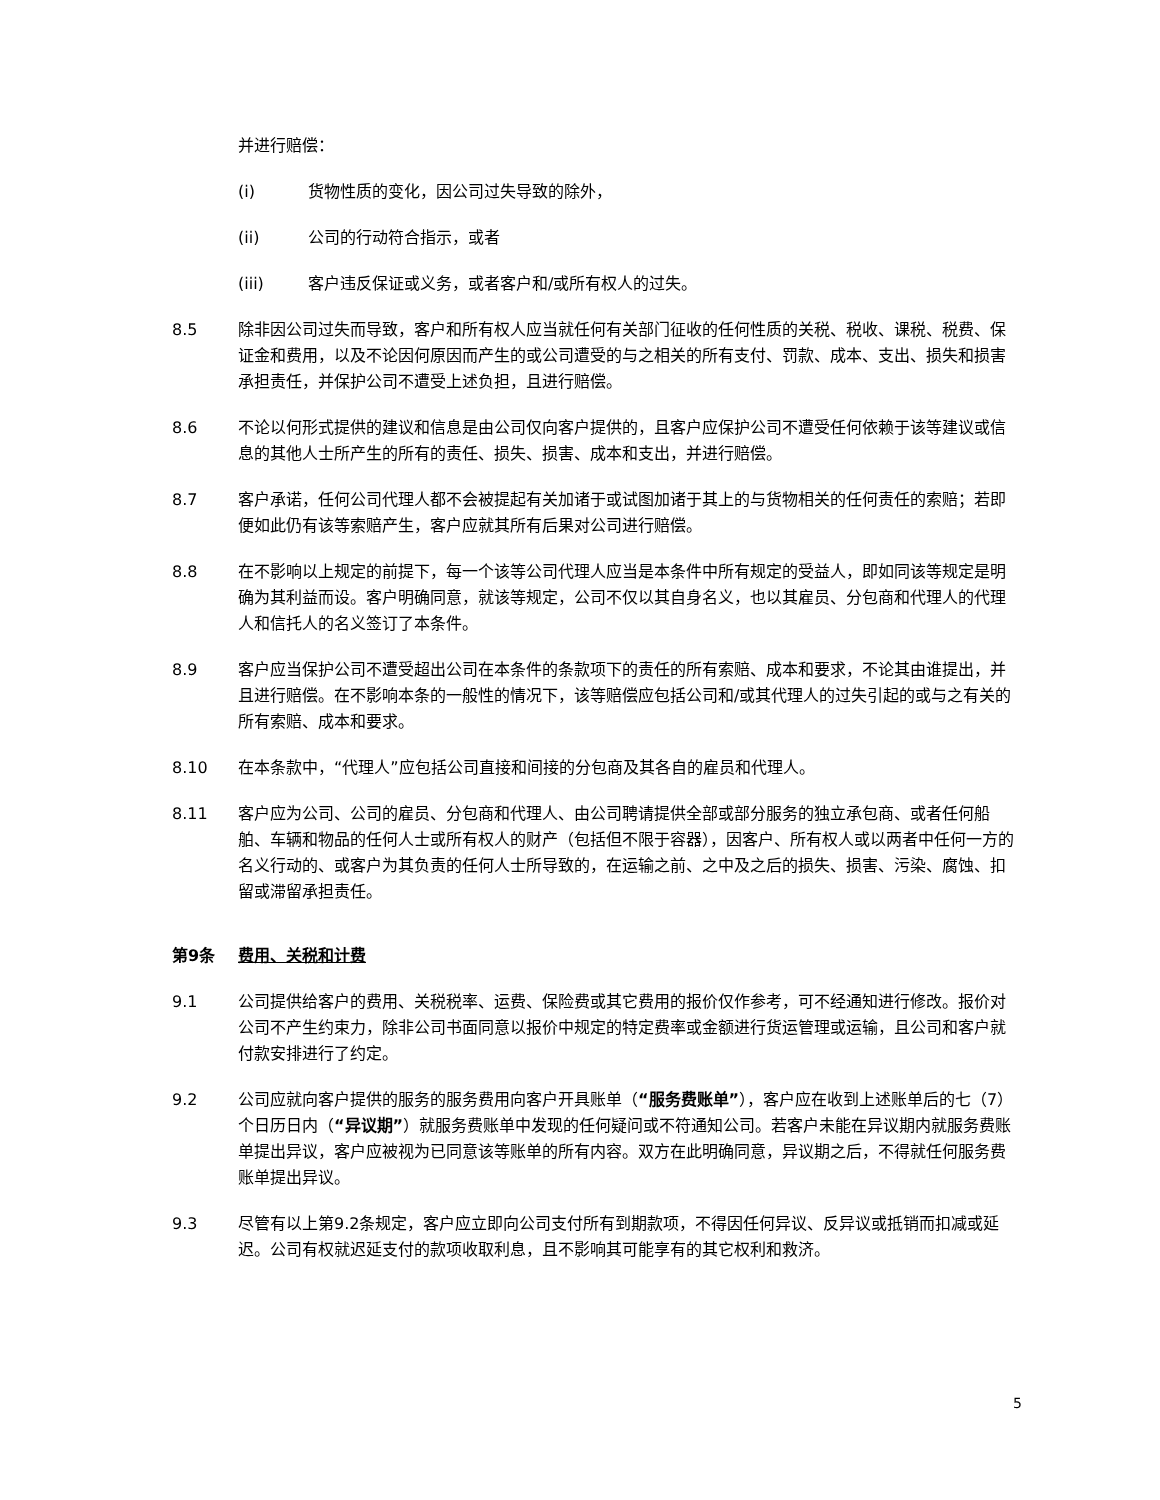并进行赔偿：
(i) 货物性质的变化，因公司过失导致的除外，
(ii) 公司的行动符合指示，或者
(iii) 客户违反保证或义务，或者客户和/或所有权人的过失。
8.5 除非因公司过失而导致，客户和所有权人应当就任何有关部门征收的任何性质的关税、税收、课税、税费、保证金和费用，以及不论因何原因而产生的或公司遭受的与之相关的所有支付、罚款、成本、支出、损失和损害承担责任，并保护公司不遭受上述负担，且进行赔偿。
8.6 不论以何形式提供的建议和信息是由公司仅向客户提供的，且客户应保护公司不遭受任何依赖于该等建议或信息的其他人士所产生的所有的责任、损失、损害、成本和支出，并进行赔偿。
8.7 客户承诺，任何公司代理人都不会被提起有关加诸于或试图加诸于其上的与货物相关的任何责任的索赔；若即便如此仍有该等索赔产生，客户应就其所有后果对公司进行赔偿。
8.8 在不影响以上规定的前提下，每一个该等公司代理人应当是本条件中所有规定的受益人，即如同该等规定是明确为其利益而设。客户明确同意，就该等规定，公司不仅以其自身名义，也以其雇员、分包商和代理人的代理人和信托人的名义签订了本条件。
8.9 客户应当保护公司不遭受超出公司在本条件的条款项下的责任的所有索赔、成本和要求，不论其由谁提出，并且进行赔偿。在不影响本条的一般性的情况下，该等赔偿应包括公司和/或其代理人的过失引起的或与之有关的所有索赔、成本和要求。
8.10 在本条款中，“代理人”应包括公司直接和间接的分包商及其各自的雇员和代理人。
8.11 客户应为公司、公司的雇员、分包商和代理人、由公司聘请提供全部或部分服务的独立承包商、或者任何船舶、车辆和物品的任何人士或所有权人的财产（包括但不限于容器），因客户、所有权人或以两者中任何一方的名义行动的、或客户为其负责的任何人士所导致的，在运输之前、之中及之后的损失、损害、污染、腐蚀、扣留或滞留承担责任。
第9条 费用、关税和计费
9.1 公司提供给客户的费用、关税税率、运费、保险费或其它费用的报价仅作参考，可不经通知进行修改。报价对公司不产生约束力，除非公司书面同意以报价中规定的特定费率或金额进行货运管理或运输，且公司和客户就付款安排进行了约定。
9.2 公司应就向客户提供的服务的服务费用向客户开具账单（“服务费账单”），客户应在收到上述账单后的七（7）个日历日内（“异议期”）就服务费账单中发现的任何疑问或不符通知公司。若客户未能在异议期内就服务费账单提出异议，客户应被视为已同意该等账单的所有内容。双方在此明确同意，异议期之后，不得就任何服务费账单提出异议。
9.3 尽管有以上第9.2条规定，客户应立即向公司支付所有到期款项，不得因任何异议、反异议或抵销而扣减或延迟。公司有权就迟延支付的款项收取利息，且不影响其可能享有的其它权利和救济。
5